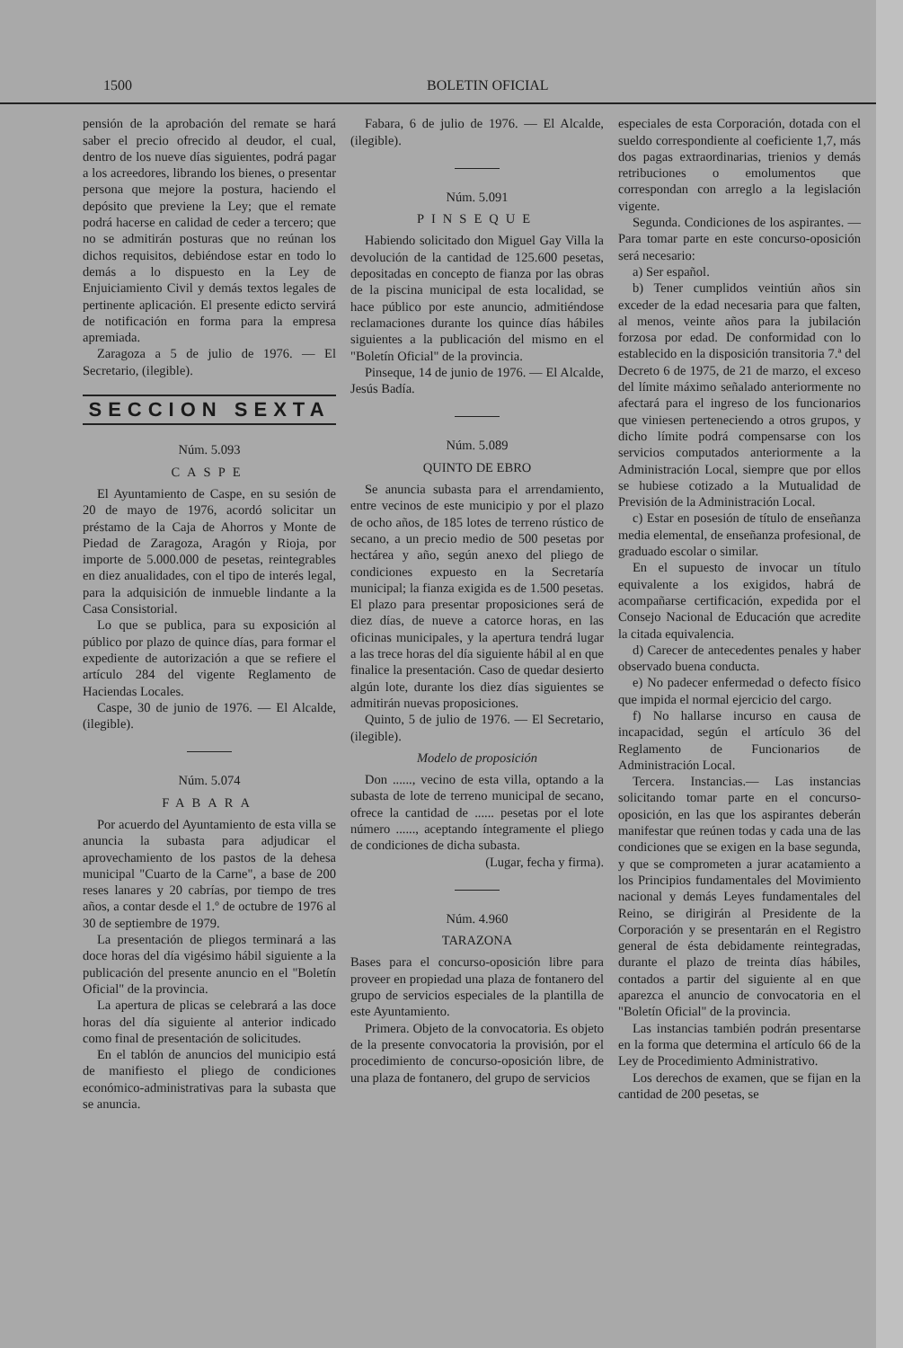1500 BOLETIN OFICIAL
pensión de la aprobación del remate se hará saber el precio ofrecido al deudor, el cual, dentro de los nueve días siguientes, podrá pagar a los acreedores, librando los bienes, o presentar persona que mejore la postura, haciendo el depósito que previene la Ley; que el remate podrá hacerse en calidad de ceder a tercero; que no se admitirán posturas que no reúnan los dichos requisitos, debiéndose estar en todo lo demás a lo dispuesto en la Ley de Enjuiciamiento Civil y demás textos legales de pertinente aplicación. El presente edicto servirá de notificación en forma para la empresa apremiada.
Zaragoza a 5 de julio de 1976. — El Secretario, (ilegible).
SECCION SEXTA
Núm. 5.093
CASPE
El Ayuntamiento de Caspe, en su sesión de 20 de mayo de 1976, acordó solicitar un préstamo de la Caja de Ahorros y Monte de Piedad de Zaragoza, Aragón y Rioja, por importe de 5.000.000 de pesetas, reintegrables en diez anualidades, con el tipo de interés legal, para la adquisición de inmueble lindante a la Casa Consistorial.
Lo que se publica, para su exposición al público por plazo de quince días, para formar el expediente de autorización a que se refiere el artículo 284 del vigente Reglamento de Haciendas Locales.
Caspe, 30 de junio de 1976. — El Alcalde, (ilegible).
Núm. 5.074
FABARA
Por acuerdo del Ayuntamiento de esta villa se anuncia la subasta para adjudicar el aprovechamiento de los pastos de la dehesa municipal "Cuarto de la Carne", a base de 200 reses lanares y 20 cabrías, por tiempo de tres años, a contar desde el 1.º de octubre de 1976 al 30 de septiembre de 1979.
La presentación de pliegos terminará a las doce horas del día vigésimo hábil siguiente a la publicación del presente anuncio en el "Boletín Oficial" de la provincia.
La apertura de plicas se celebrará a las doce horas del día siguiente al anterior indicado como final de presentación de solicitudes.
En el tablón de anuncios del municipio está de manifiesto el pliego de condiciones económico-administrativas para la subasta que se anuncia.
Fabara, 6 de julio de 1976. — El Alcalde, (ilegible).
Núm. 5.091
PINSEQUE
Habiendo solicitado don Miguel Gay Villa la devolución de la cantidad de 125.600 pesetas, depositadas en concepto de fianza por las obras de la piscina municipal de esta localidad, se hace público por este anuncio, admitiéndose reclamaciones durante los quince días hábiles siguientes a la publicación del mismo en el "Boletín Oficial" de la provincia.
Pinseque, 14 de junio de 1976. — El Alcalde, Jesús Badía.
Núm. 5.089
QUINTO DE EBRO
Se anuncia subasta para el arrendamiento, entre vecinos de este municipio y por el plazo de ocho años, de 185 lotes de terreno rústico de secano, a un precio medio de 500 pesetas por hectárea y año, según anexo del pliego de condiciones expuesto en la Secretaría municipal; la fianza exigida es de 1.500 pesetas. El plazo para presentar proposiciones será de diez días, de nueve a catorce horas, en las oficinas municipales, y la apertura tendrá lugar a las trece horas del día siguiente hábil al en que finalice la presentación. Caso de quedar desierto algún lote, durante los diez días siguientes se admitirán nuevas proposiciones.
Quinto, 5 de julio de 1976. — El Secretario, (ilegible).
Modelo de proposición
Don ......, vecino de esta villa, optando a la subasta de lote de terreno municipal de secano, ofrece la cantidad de ...... pesetas por el lote número ......, aceptando íntegramente el pliego de condiciones de dicha subasta.
(Lugar, fecha y firma).
Núm. 4.960
TARAZONA
Bases para el concurso-oposición libre para proveer en propiedad una plaza de fontanero del grupo de servicios especiales de la plantilla de este Ayuntamiento.
Primera. Objeto de la convocatoria. Es objeto de la presente convocatoria la provisión, por el procedimiento de concurso-oposición libre, de una plaza de fontanero, del grupo de servicios
especiales de esta Corporación, dotada con el sueldo correspondiente al coeficiente 1,7, más dos pagas extraordinarias, trienios y demás retribuciones o emolumentos que correspondan con arreglo a la legislación vigente.
Segunda. Condiciones de los aspirantes. — Para tomar parte en este concurso-oposición será necesario:
a) Ser español.
b) Tener cumplidos veintiún años sin exceder de la edad necesaria para que falten, al menos, veinte años para la jubilación forzosa por edad. De conformidad con lo establecido en la disposición transitoria 7.ª del Decreto 6 de 1975, de 21 de marzo, el exceso del límite máximo señalado anteriormente no afectará para el ingreso de los funcionarios que viniesen perteneciendo a otros grupos, y dicho límite podrá compensarse con los servicios computados anteriormente a la Administración Local, siempre que por ellos se hubiese cotizado a la Mutualidad de Previsión de la Administración Local.
c) Estar en posesión de título de enseñanza media elemental, de enseñanza profesional, de graduado escolar o similar.
En el supuesto de invocar un título equivalente a los exigidos, habrá de acompañarse certificación, expedida por el Consejo Nacional de Educación que acredite la citada equivalencia.
d) Carecer de antecedentes penales y haber observado buena conducta.
e) No padecer enfermedad o defecto físico que impida el normal ejercicio del cargo.
f) No hallarse incurso en causa de incapacidad, según el artículo 36 del Reglamento de Funcionarios de Administración Local.
Tercera. Instancias.— Las instancias solicitando tomar parte en el concurso-oposición, en las que los aspirantes deberán manifestar que reúnen todas y cada una de las condiciones que se exigen en la base segunda, y que se comprometen a jurar acatamiento a los Principios fundamentales del Movimiento nacional y demás Leyes fundamentales del Reino, se dirigirán al Presidente de la Corporación y se presentarán en el Registro general de ésta debidamente reintegradas, durante el plazo de treinta días hábiles, contados a partir del siguiente al en que aparezca el anuncio de convocatoria en el "Boletín Oficial" de la provincia.
Las instancias también podrán presentarse en la forma que determina el artículo 66 de la Ley de Procedimiento Administrativo.
Los derechos de examen, que se fijan en la cantidad de 200 pesetas, se